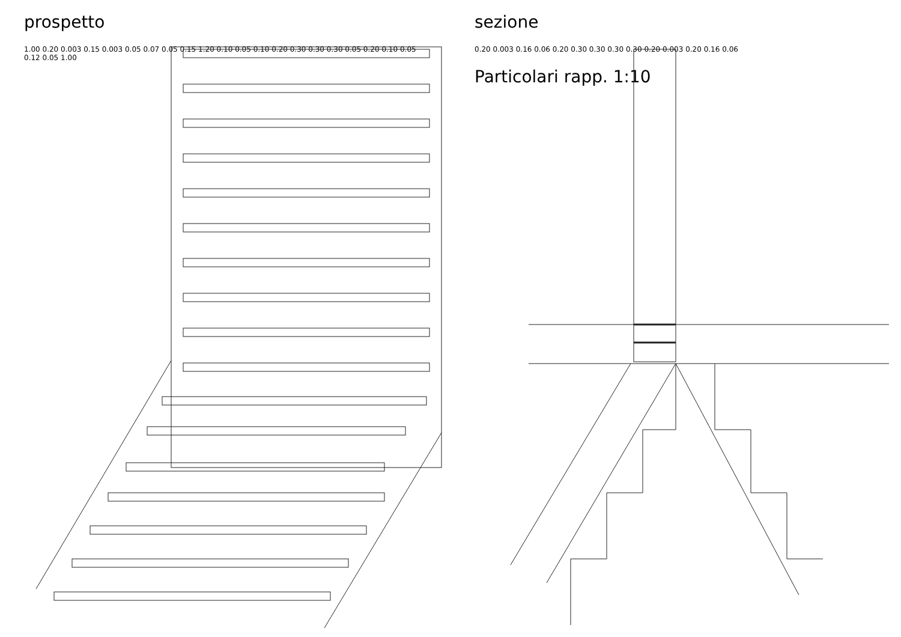prospetto
1.00 0.20 0.003 0.15 0.003 0.05 0.07 0.05 0.15 1.20 0.10 0.05 0.10 0.20 0.30 0.30 0.30 0.05 0.20 0.10 0.05 0.12 0.05 1.00
sezione
0.20 0.003 0.16 0.06 0.20 0.30 0.30 0.30 0.30 0.20 0.003 0.20 0.16 0.06
Particolari rapp. 1:10